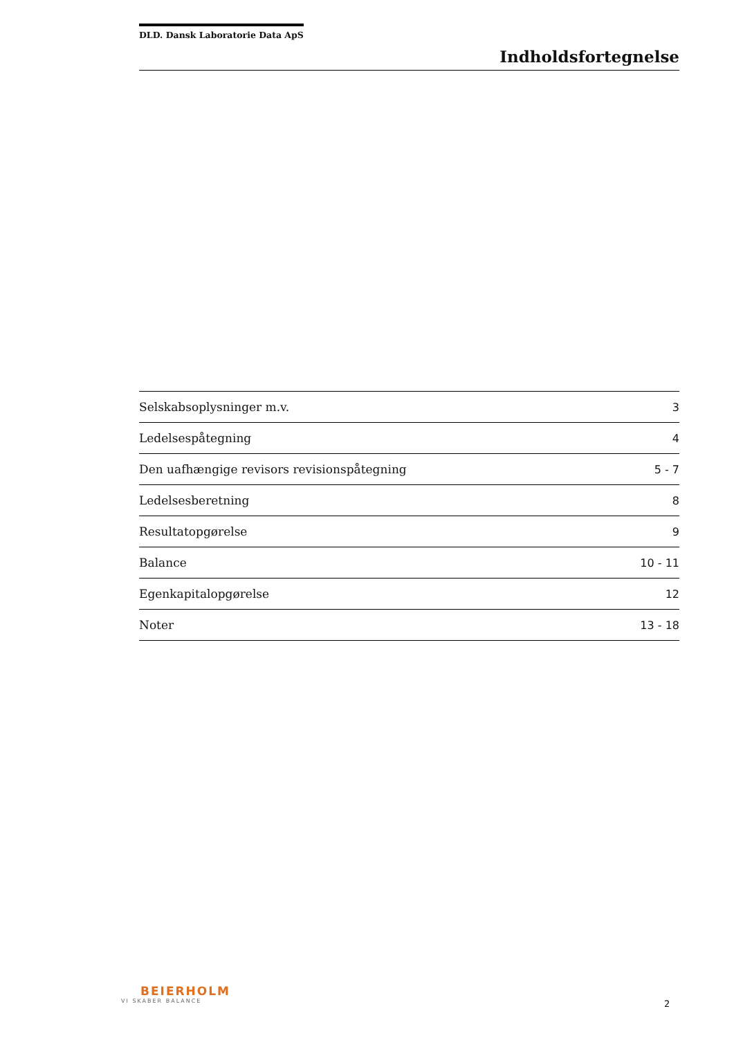DLD. Dansk Laboratorie Data ApS
Indholdsfortegnelse
| Selskabsoplysninger m.v. | 3 |
| Ledelsespåtegning | 4 |
| Den uafhængige revisors revisionspåtegning | 5 - 7 |
| Ledelsesberetning | 8 |
| Resultatopgørelse | 9 |
| Balance | 10 - 11 |
| Egenkapitalopgørelse | 12 |
| Noter | 13 - 18 |
BEIERHOLM
VI SKABER BALANCE
2